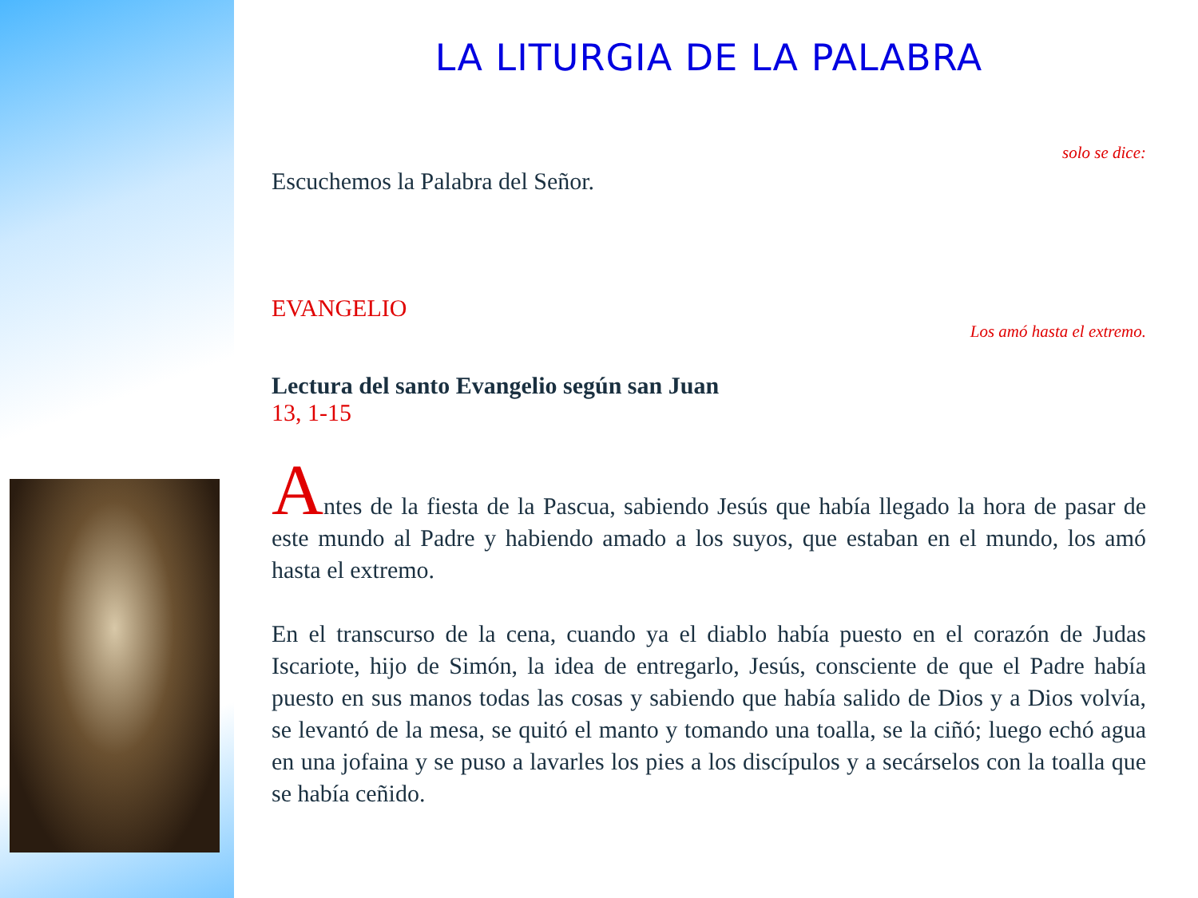LA LITURGIA DE LA PALABRA
solo se dice:
Escuchemos la Palabra del Señor.
EVANGELIO
Los amó hasta el extremo.
Lectura del santo Evangelio según san Juan
13, 1-15
Antes de la fiesta de la Pascua, sabiendo Jesús que había llegado la hora de pasar de este mundo al Padre y habiendo amado a los suyos, que estaban en el mundo, los amó hasta el extremo.
En el transcurso de la cena, cuando ya el diablo había puesto en el corazón de Judas Iscariote, hijo de Simón, la idea de entregarlo, Jesús, consciente de que el Padre había puesto en sus manos todas las cosas y sabiendo que había salido de Dios y a Dios volvía, se levantó de la mesa, se quitó el manto y tomando una toalla, se la ciñó; luego echó agua en una jofaina y se puso a lavarles los pies a los discípulos y a secárselos con la toalla que se había ceñido.